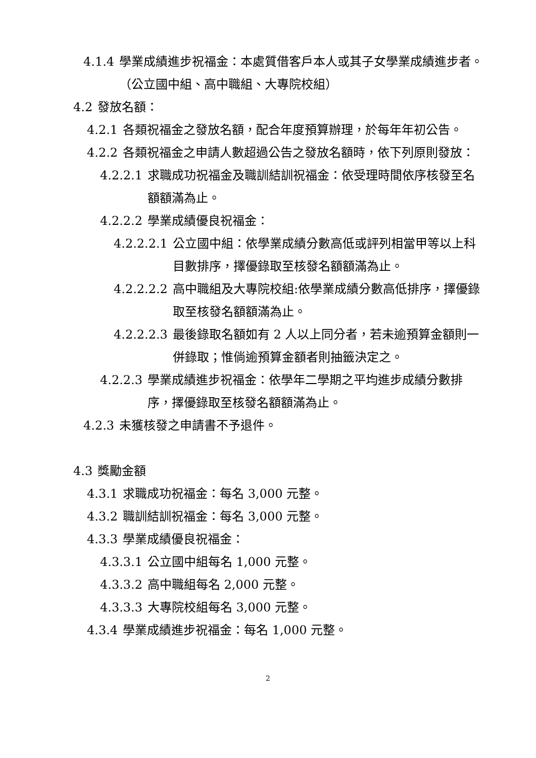4.1.4 學業成績進步祝福金：本處質借客戶本人或其子女學業成績進步者。（公立國中組、高中職組、大專院校組）
4.2 發放名額：
4.2.1 各類祝福金之發放名額，配合年度預算辦理，於每年年初公告。
4.2.2 各類祝福金之申請人數超過公告之發放名額時，依下列原則發放：
4.2.2.1 求職成功祝福金及職訓結訓祝福金：依受理時間依序核發至名額額滿為止。
4.2.2.2 學業成績優良祝福金：
4.2.2.2.1 公立國中組：依學業成績分數高低或評列相當甲等以上科目數排序，擇優錄取至核發名額額滿為止。
4.2.2.2.2 高中職組及大專院校組:依學業成績分數高低排序，擇優錄取至核發名額額滿為止。
4.2.2.2.3 最後錄取名額如有 2 人以上同分者，若未逾預算金額則一併錄取；惟倘逾預算金額者則抽籤決定之。
4.2.2.3 學業成績進步祝福金：依學年二學期之平均進步成績分數排序，擇優錄取至核發名額額滿為止。
4.2.3 未獲核發之申請書不予退件。
4.3 獎勵金額
4.3.1 求職成功祝福金：每名 3,000 元整。
4.3.2 職訓結訓祝福金：每名 3,000 元整。
4.3.3 學業成績優良祝福金：
4.3.3.1 公立國中組每名 1,000 元整。
4.3.3.2 高中職組每名 2,000 元整。
4.3.3.3 大專院校組每名 3,000 元整。
4.3.4 學業成績進步祝福金：每名 1,000 元整。
2